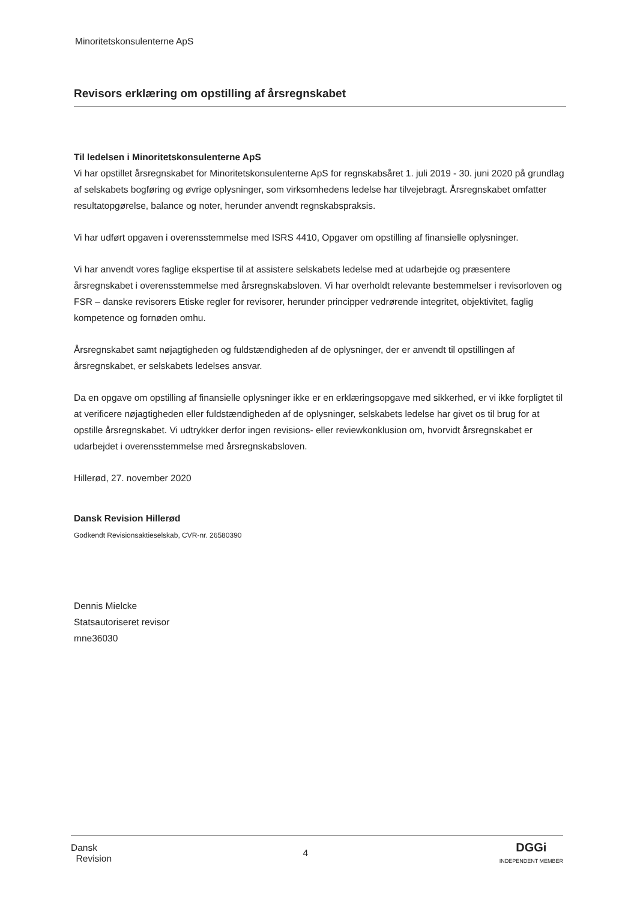Minoritetskonsulenterne ApS
Revisors erklæring om opstilling af årsregnskabet
Til ledelsen i Minoritetskonsulenterne ApS
Vi har opstillet årsregnskabet for Minoritetskonsulenterne ApS for regnskabsåret 1. juli 2019 - 30. juni 2020 på grundlag af selskabets bogføring og øvrige oplysninger, som virksomhedens ledelse har tilvejebragt. Årsregnskabet omfatter resultatopgørelse, balance og noter, herunder anvendt regnskabspraksis.
Vi har udført opgaven i overensstemmelse med ISRS 4410, Opgaver om opstilling af finansielle oplysninger.
Vi har anvendt vores faglige ekspertise til at assistere selskabets ledelse med at udarbejde og præsentere årsregnskabet i overensstemmelse med årsregnskabsloven. Vi har overholdt relevante bestemmelser i revisorloven og FSR – danske revisorers Etiske regler for revisorer, herunder principper vedrørende integritet, objektivitet, faglig kompetence og fornøden omhu.
Årsregnskabet samt nøjagtigheden og fuldstændigheden af de oplysninger, der er anvendt til opstillingen af årsregnskabet, er selskabets ledelses ansvar.
Da en opgave om opstilling af finansielle oplysninger ikke er en erklæringsopgave med sikkerhed, er vi ikke forpligtet til at verificere nøjagtigheden eller fuldstændigheden af de oplysninger, selskabets ledelse har givet os til brug for at opstille årsregnskabet. Vi udtrykker derfor ingen revisions- eller reviewkonklusion om, hvorvidt årsregnskabet er udarbejdet i overensstemmelse med årsregnskabsloven.
Hillerød, 27. november 2020
Dansk Revision Hillerød
Godkendt Revisionsaktieselskab, CVR-nr. 26580390
Dennis Mielcke
Statsautoriseret revisor
mne36030
Dansk
Revision
4
DGGi
INDEPENDENT MEMBER